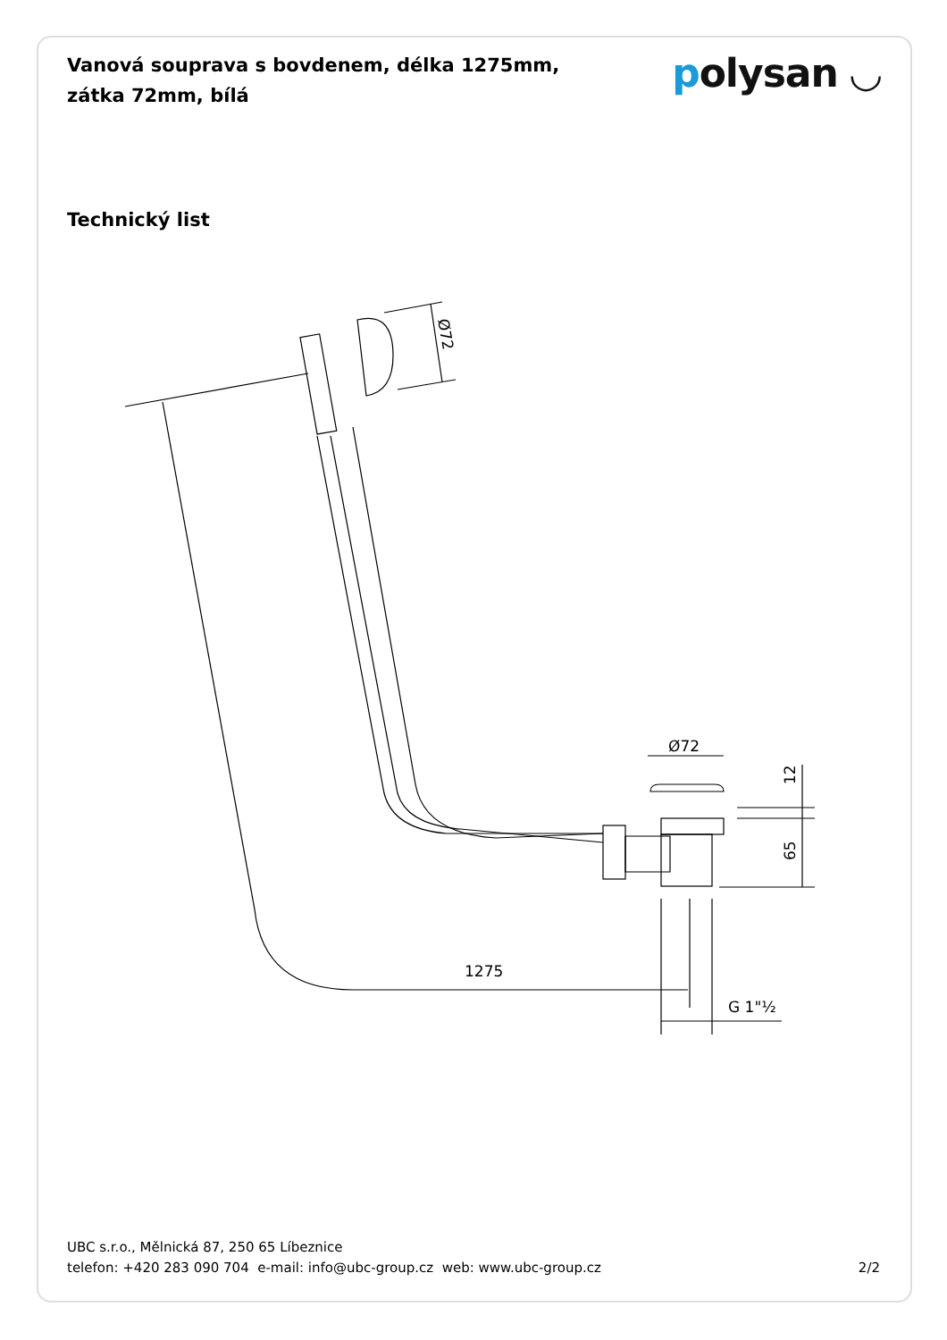Vanová souprava s bovdenem, délka 1275mm, zátka 72mm, bílá
polysan ◡
Technický list
Ø72
1275
G 1"½
12
65
Ø72
UBC s.r.o., Mělnická 87, 250 65 Líbeznice
telefon: +420 283 090 704 e-mail: info@ubc-group.cz web: www.ubc-group.cz
2/2